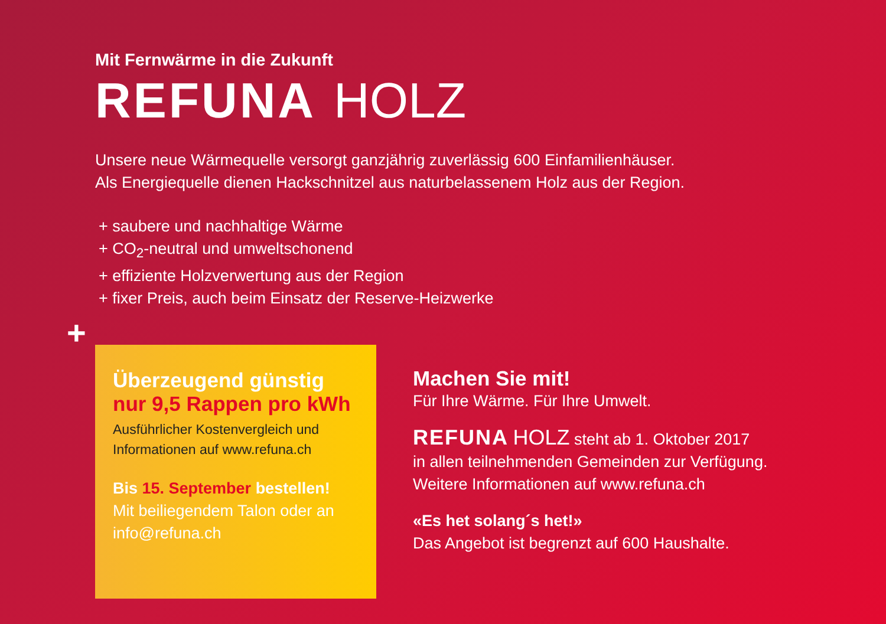Mit Fernwärme in die Zukunft
REFUNA HOLZ
Unsere neue Wärmequelle versorgt ganzjährig zuverlässig 600 Einfamilienhäuser.
Als Energiequelle dienen Hackschnitzel aus naturbelassenem Holz aus der Region.
+ saubere und nachhaltige Wärme
+ CO<sub>2</sub>-neutral und umweltschonend
+ effiziente Holzverwertung aus der Region
+ fixer Preis, auch beim Einsatz der Reserve-Heizwerke
+
Überzeugend günstig
nur 9,5 Rappen pro kWh
Ausführlicher Kostenvergleich und
Informationen auf www.refuna.ch
Bis 15. September bestellen!
Mit beiliegendem Talon oder an
info@refuna.ch
Machen Sie mit!
Für Ihre Wärme. Für Ihre Umwelt.
REFUNA HOLZ steht ab 1. Oktober 2017
in allen teilnehmenden Gemeinden zur Verfügung.
Weitere Informationen auf www.refuna.ch
«Es het solang´s het!»
Das Angebot ist begrenzt auf 600 Haushalte.